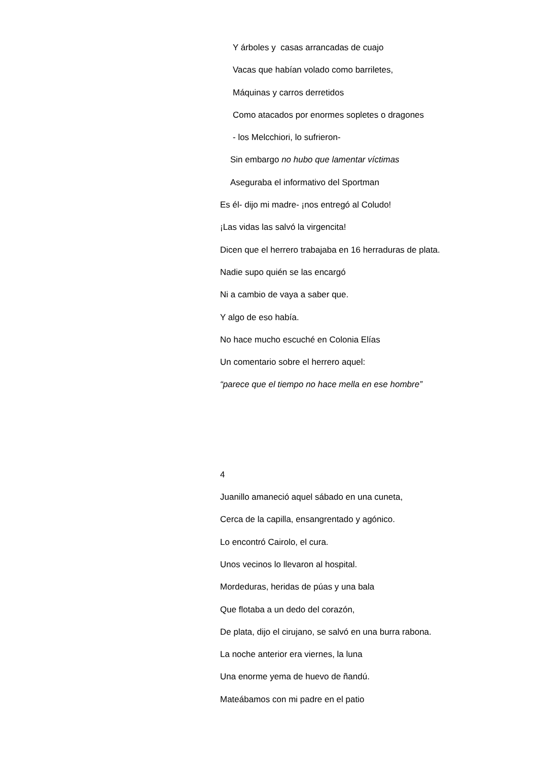Y árboles y casas arrancadas de cuajo
Vacas que habían volado como barriletes,
Máquinas y carros derretidos
Como atacados por enormes sopletes o dragones
- los Melcchiori, lo sufrieron-
Sin embargo no hubo que lamentar víctimas
Aseguraba el informativo del Sportman
Es él- dijo mi madre- ¡nos entregó al Coludo!
¡Las vidas las salvó la virgencita!
Dicen que el herrero trabajaba en 16 herraduras de plata.
Nadie supo quién se las encargó
Ni a cambio de vaya a saber que.
Y algo de eso había.
No hace mucho escuché en Colonia Elías
Un comentario sobre el herrero aquel:
“parece que el tiempo no hace mella en ese hombre”
4
Juanillo amaneció aquel sábado en una cuneta,
Cerca de la capilla, ensangrentado y agónico.
Lo encontró Cairolo, el cura.
Unos vecinos lo llevaron al hospital.
Mordeduras, heridas de púas y una bala
Que flotaba a un dedo del corazón,
De plata, dijo el cirujano, se salvó en una burra rabona.
La noche anterior era viernes, la luna
Una enorme yema de huevo de ñandú.
Mateábamos con mi padre en el patio